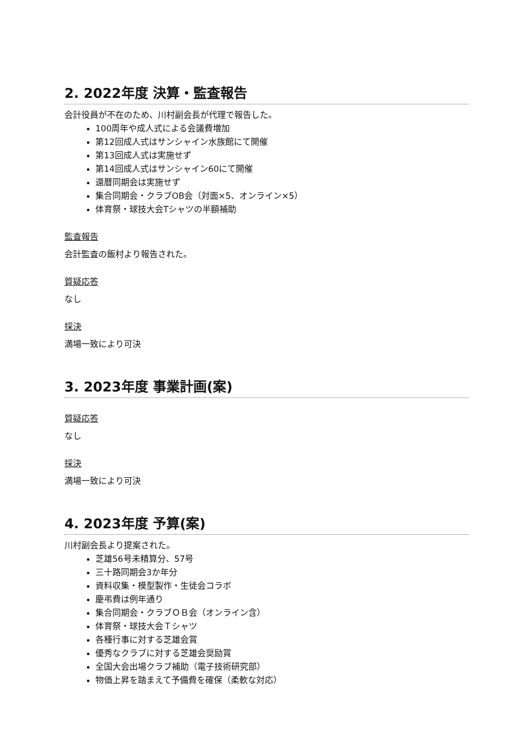2. 2022年度 決算・監査報告
会計役員が不在のため、川村副会長が代理で報告した。
100周年や成人式による会議費増加
第12回成人式はサンシャイン水族館にて開催
第13回成人式は実施せず
第14回成人式はサンシャイン60にて開催
還暦同期会は実施せず
集合同期会・クラブOB会（対面×5、オンライン×5）
体育祭・球技大会Tシャツの半額補助
監査報告
会計監査の飯村より報告された。
質疑応答
なし
採決
満場一致により可決
3. 2023年度 事業計画(案)
質疑応答
なし
採決
満場一致により可決
4. 2023年度 予算(案)
川村副会長より提案された。
芝雄56号未精算分、57号
三十路同期会3か年分
資料収集・模型製作・生徒会コラボ
慶弔費は例年通り
集合同期会・クラブＯＢ会（オンライン含）
体育祭・球技大会Ｔシャツ
各種行事に対する芝雄会賞
優秀なクラブに対する芝雄会奨励賞
全国大会出場クラブ補助（電子技術研究部）
物価上昇を踏まえて予備費を確保（柔軟な対応）